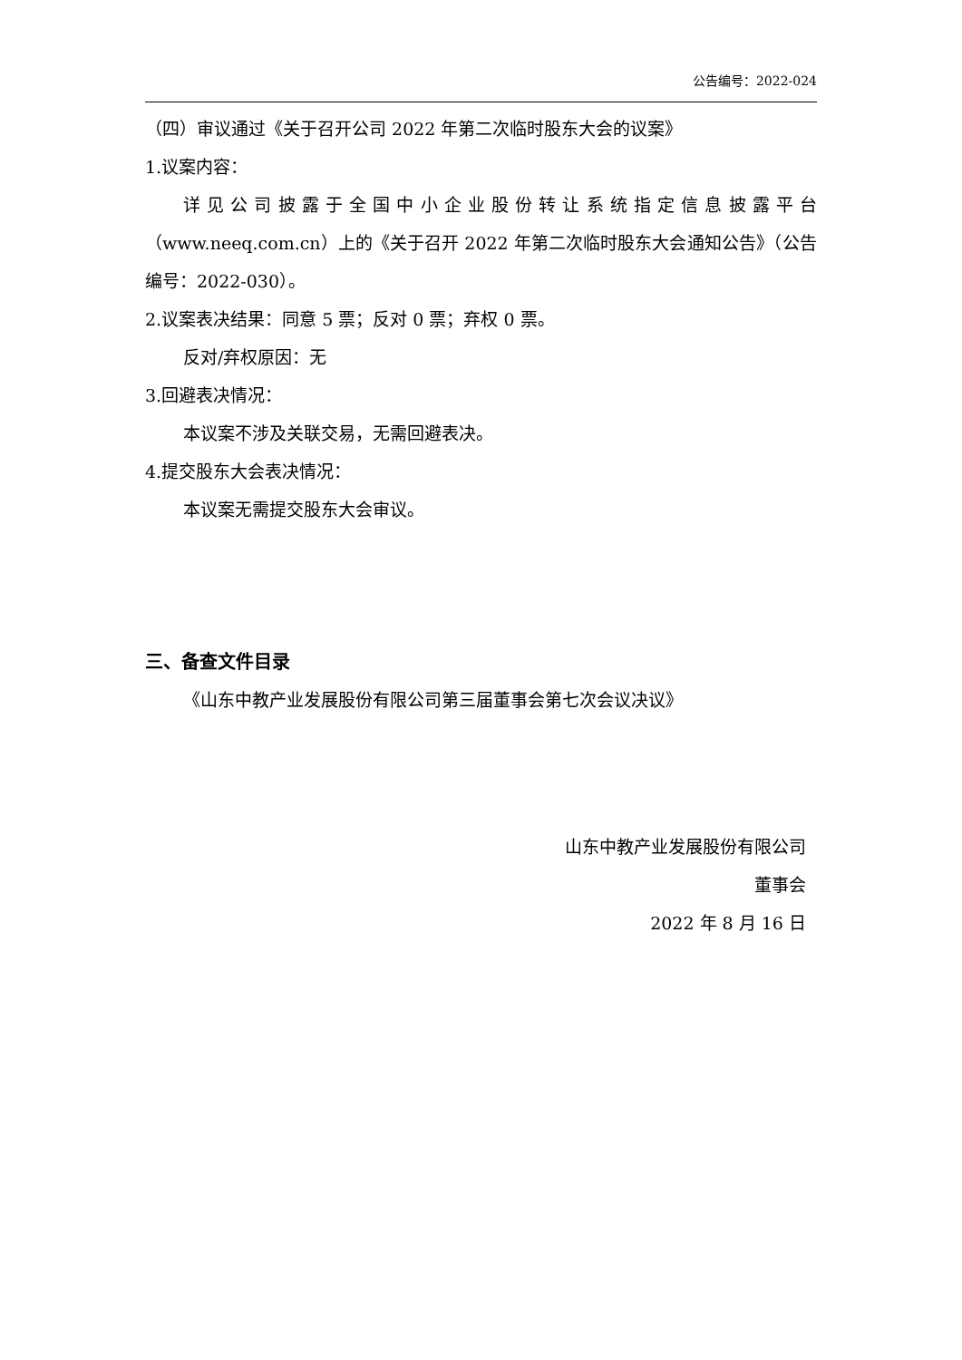公告编号：2022-024
（四）审议通过《关于召开公司 2022 年第二次临时股东大会的议案》
1.议案内容：
详见公司披露于全国中小企业股份转让系统指定信息披露平台（www.neeq.com.cn）上的《关于召开 2022 年第二次临时股东大会通知公告》（公告编号：2022-030）。
2.议案表决结果：同意 5 票；反对 0 票；弃权 0 票。
反对/弃权原因：无
3.回避表决情况：
本议案不涉及关联交易，无需回避表决。
4.提交股东大会表决情况：
本议案无需提交股东大会审议。
三、备查文件目录
《山东中教产业发展股份有限公司第三届董事会第七次会议决议》
山东中教产业发展股份有限公司
董事会
2022 年 8 月 16 日